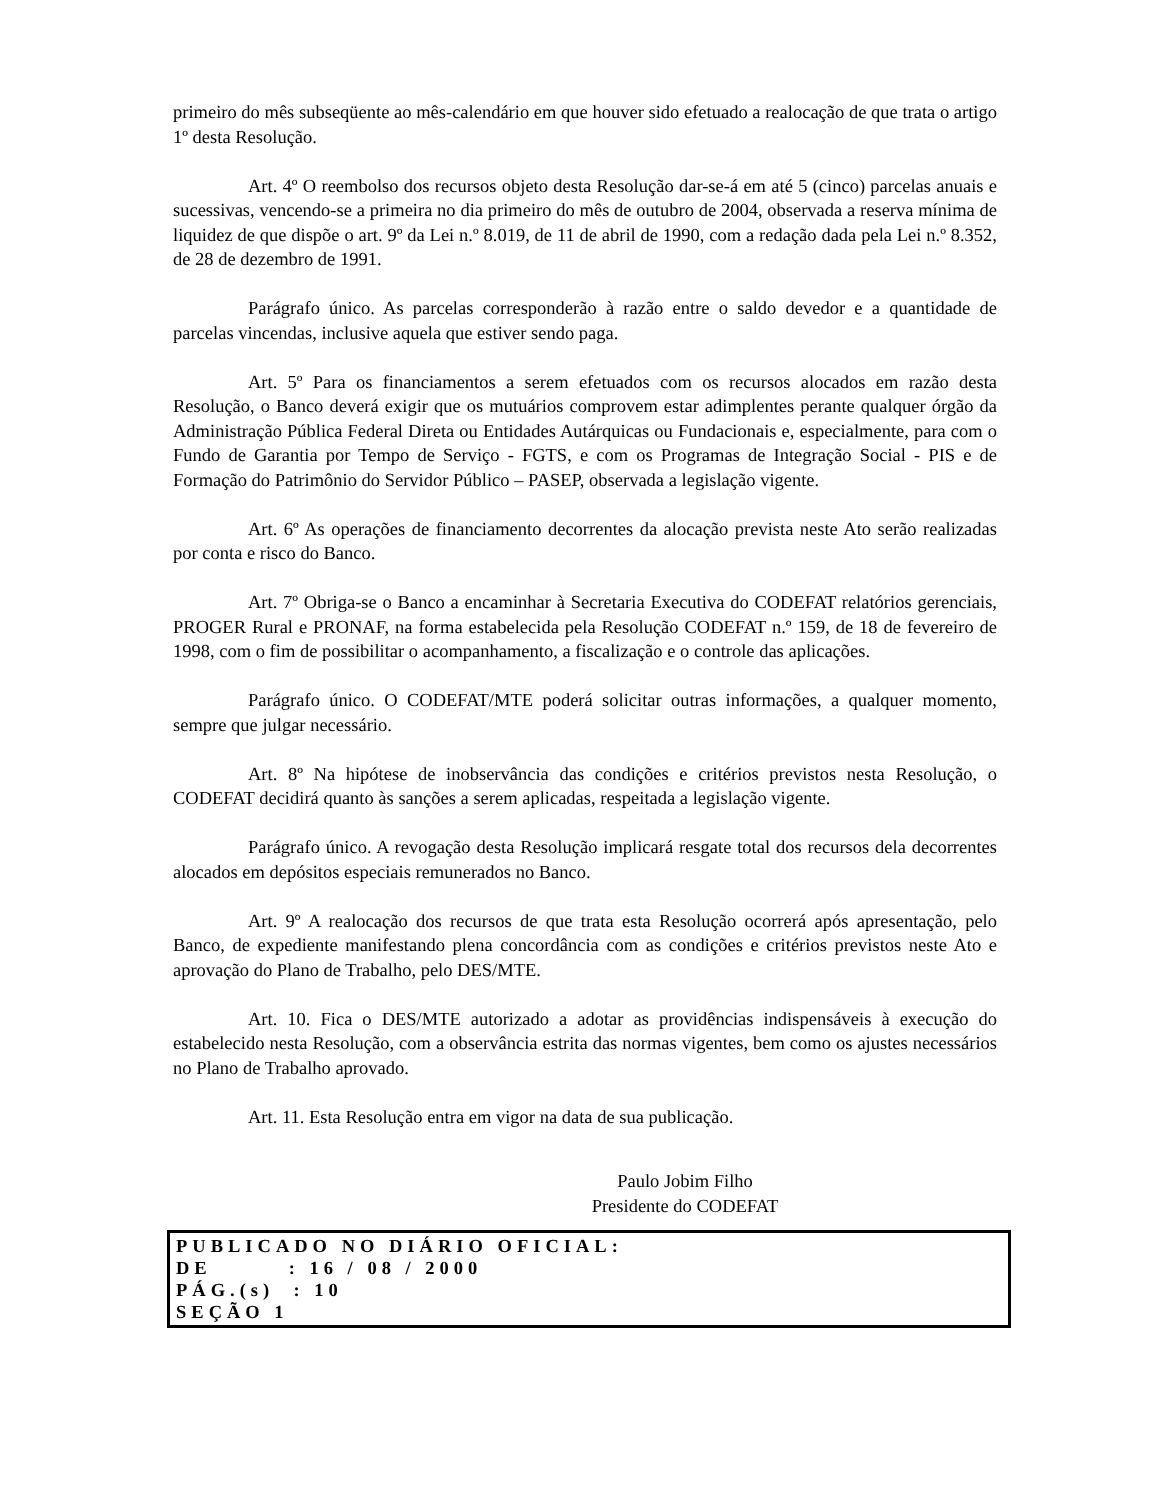primeiro do mês subseqüente ao mês-calendário em que houver sido efetuado a realocação de que trata o artigo 1º desta Resolução.
Art. 4º O reembolso dos recursos objeto desta Resolução dar-se-á em até 5 (cinco) parcelas anuais e sucessivas, vencendo-se a primeira no dia primeiro do mês de outubro de 2004, observada a reserva mínima de liquidez de que dispõe o art. 9º da Lei n.º 8.019, de 11 de abril de 1990, com a redação dada pela Lei n.º 8.352, de 28 de dezembro de 1991.
Parágrafo único. As parcelas corresponderão à razão entre o saldo devedor e a quantidade de parcelas vincendas, inclusive aquela que estiver sendo paga.
Art. 5º Para os financiamentos a serem efetuados com os recursos alocados em razão desta Resolução, o Banco deverá exigir que os mutuários comprovem estar adimplentes perante qualquer órgão da Administração Pública Federal Direta ou Entidades Autárquicas ou Fundacionais e, especialmente, para com o Fundo de Garantia por Tempo de Serviço - FGTS, e com os Programas de Integração Social - PIS e de Formação do Patrimônio do Servidor Público – PASEP, observada a legislação vigente.
Art. 6º As operações de financiamento decorrentes da alocação prevista neste Ato serão realizadas por conta e risco do Banco.
Art. 7º Obriga-se o Banco a encaminhar à Secretaria Executiva do CODEFAT relatórios gerenciais, PROGER Rural e PRONAF, na forma estabelecida pela Resolução CODEFAT n.º 159, de 18 de fevereiro de 1998, com o fim de possibilitar o acompanhamento, a fiscalização e o controle das aplicações.
Parágrafo único. O CODEFAT/MTE poderá solicitar outras informações, a qualquer momento, sempre que julgar necessário.
Art. 8º Na hipótese de inobservância das condições e critérios previstos nesta Resolução, o CODEFAT decidirá quanto às sanções a serem aplicadas, respeitada a legislação vigente.
Parágrafo único. A revogação desta Resolução implicará resgate total dos recursos dela decorrentes alocados em depósitos especiais remunerados no Banco.
Art. 9º A realocação dos recursos de que trata esta Resolução ocorrerá após apresentação, pelo Banco, de expediente manifestando plena concordância com as condições e critérios previstos neste Ato e aprovação do Plano de Trabalho, pelo DES/MTE.
Art. 10. Fica o DES/MTE autorizado a adotar as providências indispensáveis à execução do estabelecido nesta Resolução, com a observância estrita das normas vigentes, bem como os ajustes necessários no Plano de Trabalho aprovado.
Art. 11. Esta Resolução entra em vigor na data de sua publicação.
Paulo Jobim Filho
Presidente do CODEFAT
PUBLICADO NO DIÁRIO OFICIAL:
DE : 16 / 08 / 2000
PÁG.(s) : 10
SEÇÃO 1